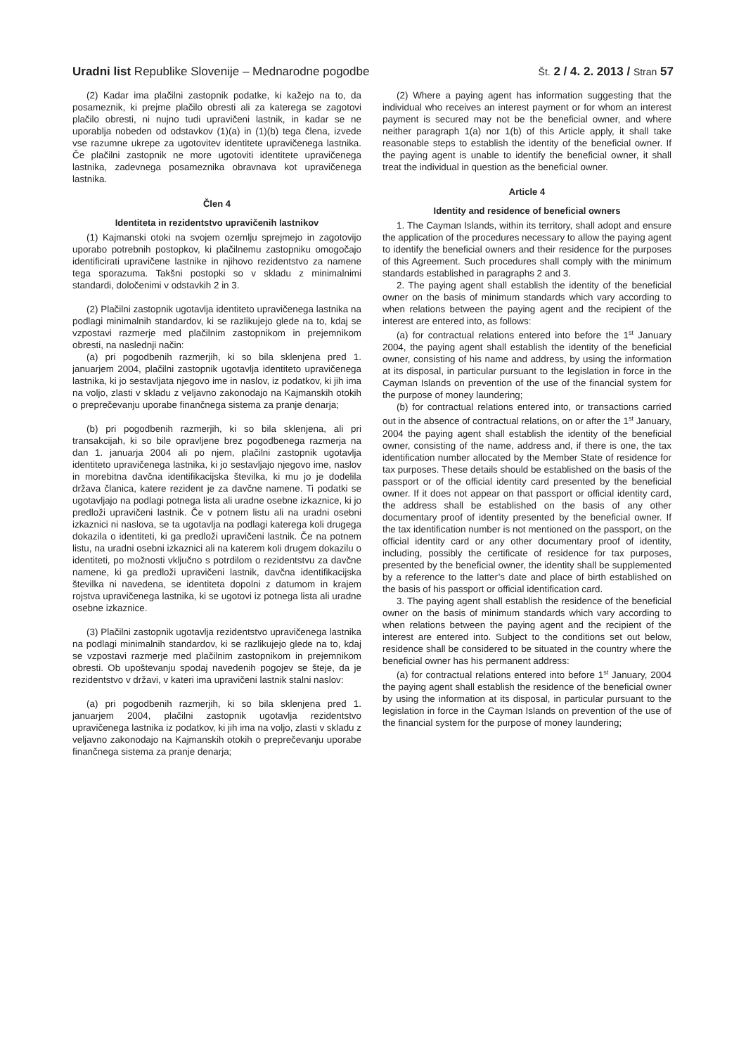Uradni list Republike Slovenije – Mednarodne pogodbe
Št. 2 / 4. 2. 2013 / Stran 57
(2) Kadar ima plačilni zastopnik podatke, ki kažejo na to, da posameznik, ki prejme plačilo obresti ali za katerega se zagotovi plačilo obresti, ni nujno tudi upravičeni lastnik, in kadar se ne uporablja nobeden od odstavkov (1)(a) in (1)(b) tega člena, izvede vse razumne ukrepe za ugotovitev identitete upravičenega lastnika. Če plačilni zastopnik ne more ugotoviti identitete upravičenega lastnika, zadevnega posameznika obravnava kot upravičenega lastnika.
Člen 4
Identiteta in rezidentstvo upravičenih lastnikov
(1) Kajmanski otoki na svojem ozemlju sprejmejo in zagotovijo uporabo potrebnih postopkov, ki plačilnemu zastopniku omogočajo identificirati upravičene lastnike in njihovo rezidentstvo za namene tega sporazuma. Takšni postopki so v skladu z minimalnimi standardi, določenimi v odstavkih 2 in 3.
(2) Plačilni zastopnik ugotavlja identiteto upravičenega lastnika na podlagi minimalnih standardov, ki se razlikujejo glede na to, kdaj se vzpostavi razmerje med plačilnim zastopnikom in prejemnikom obresti, na naslednji način:
(a) pri pogodbenih razmerjih, ki so bila sklenjena pred 1. januarjem 2004, plačilni zastopnik ugotavlja identiteto upravičenega lastnika, ki jo sestavljata njegovo ime in naslov, iz podatkov, ki jih ima na voljo, zlasti v skladu z veljavno zakonodajo na Kajmanskih otokih o preprečevanju uporabe finančnega sistema za pranje denarja;
(b) pri pogodbenih razmerjih, ki so bila sklenjena, ali pri transakcijah, ki so bile opravljene brez pogodbenega razmerja na dan 1. januarja 2004 ali po njem, plačilni zastopnik ugotavlja identiteto upravičenega lastnika, ki jo sestavljajo njegovo ime, naslov in morebitna davčna identifikacijska številka, ki mu jo je dodelila država članica, katere rezident je za davčne namene. Ti podatki se ugotavljajo na podlagi potnega lista ali uradne osebne izkaznice, ki jo predloži upravičeni lastnik. Če v potnem listu ali na uradni osebni izkaznici ni naslova, se ta ugotavlja na podlagi katerega koli drugega dokazila o identiteti, ki ga predloži upravičeni lastnik. Če na potnem listu, na uradni osebni izkaznici ali na katerem koli drugem dokazilu o identiteti, po možnosti vključno s potrdilom o rezidentstvu za davčne namene, ki ga predloži upravičeni lastnik, davčna identifikacijska številka ni navedena, se identiteta dopolni z datumom in krajem rojstva upravičenega lastnika, ki se ugotovi iz potnega lista ali uradne osebne izkaznice.
(3) Plačilni zastopnik ugotavlja rezidentstvo upravičenega lastnika na podlagi minimalnih standardov, ki se razlikujejo glede na to, kdaj se vzpostavi razmerje med plačilnim zastopnikom in prejemnikom obresti. Ob upoštevanju spodaj navedenih pogojev se šteje, da je rezidentstvo v državi, v kateri ima upravičeni lastnik stalni naslov:
(a) pri pogodbenih razmerjih, ki so bila sklenjena pred 1. januarjem 2004, plačilni zastopnik ugotavlja rezidentstvo upravičenega lastnika iz podatkov, ki jih ima na voljo, zlasti v skladu z veljavno zakonodajo na Kajmanskih otokih o preprečevanju uporabe finančnega sistema za pranje denarja;
(2) Where a paying agent has information suggesting that the individual who receives an interest payment or for whom an interest payment is secured may not be the beneficial owner, and where neither paragraph 1(a) nor 1(b) of this Article apply, it shall take reasonable steps to establish the identity of the beneficial owner. If the paying agent is unable to identify the beneficial owner, it shall treat the individual in question as the beneficial owner.
Article 4
Identity and residence of beneficial owners
1. The Cayman Islands, within its territory, shall adopt and ensure the application of the procedures necessary to allow the paying agent to identify the beneficial owners and their residence for the purposes of this Agreement. Such procedures shall comply with the minimum standards established in paragraphs 2 and 3.
2. The paying agent shall establish the identity of the beneficial owner on the basis of minimum standards which vary according to when relations between the paying agent and the recipient of the interest are entered into, as follows:
(a) for contractual relations entered into before the 1<sup>st</sup> January 2004, the paying agent shall establish the identity of the beneficial owner, consisting of his name and address, by using the information at its disposal, in particular pursuant to the legislation in force in the Cayman Islands on prevention of the use of the financial system for the purpose of money laundering;
(b) for contractual relations entered into, or transactions carried out in the absence of contractual relations, on or after the 1<sup>st</sup> January, 2004 the paying agent shall establish the identity of the beneficial owner, consisting of the name, address and, if there is one, the tax identification number allocated by the Member State of residence for tax purposes. These details should be established on the basis of the passport or of the official identity card presented by the beneficial owner. If it does not appear on that passport or official identity card, the address shall be established on the basis of any other documentary proof of identity presented by the beneficial owner. If the tax identification number is not mentioned on the passport, on the official identity card or any other documentary proof of identity, including, possibly the certificate of residence for tax purposes, presented by the beneficial owner, the identity shall be supplemented by a reference to the latter’s date and place of birth established on the basis of his passport or official identification card.
3. The paying agent shall establish the residence of the beneficial owner on the basis of minimum standards which vary according to when relations between the paying agent and the recipient of the interest are entered into. Subject to the conditions set out below, residence shall be considered to be situated in the country where the beneficial owner has his permanent address:
(a) for contractual relations entered into before 1<sup>st</sup> January, 2004 the paying agent shall establish the residence of the beneficial owner by using the information at its disposal, in particular pursuant to the legislation in force in the Cayman Islands on prevention of the use of the financial system for the purpose of money laundering;